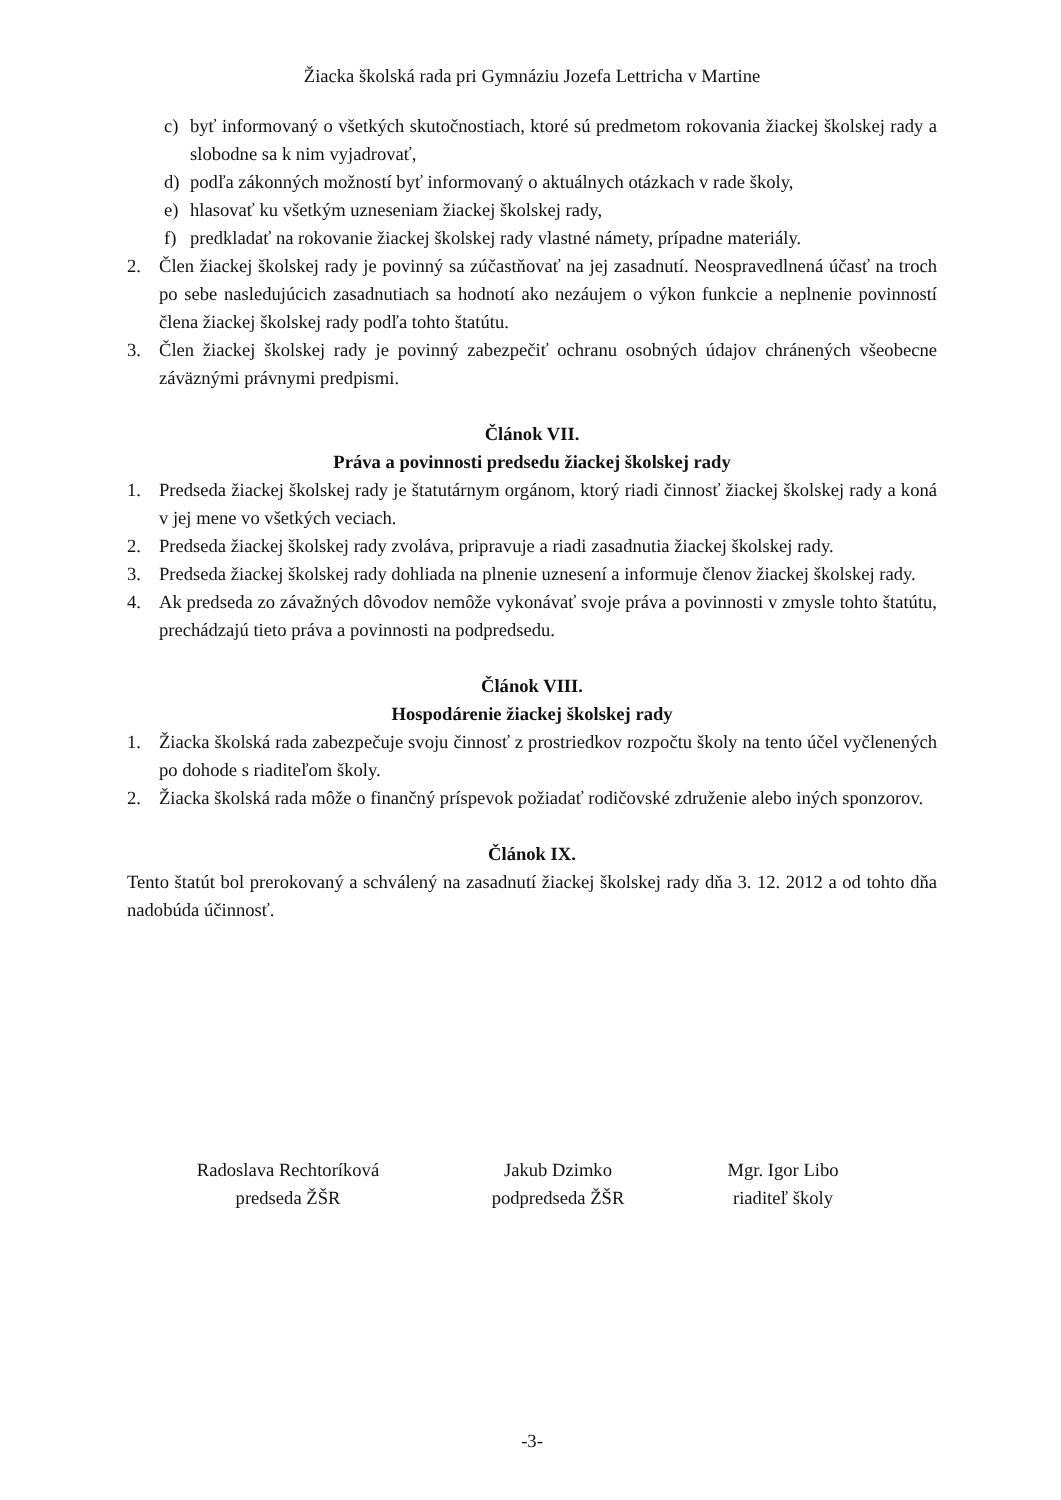Žiacka školská rada pri Gymnáziu Jozefa Lettricha v Martine
c) byť informovaný o všetkých skutočnostiach, ktoré sú predmetom rokovania žiackej školskej rady a slobodne sa k nim vyjadrovať,
d) podľa zákonných možností byť informovaný o aktuálnych otázkach v rade školy,
e) hlasovať ku všetkým uzneseniam žiackej školskej rady,
f) predkladať na rokovanie žiackej školskej rady vlastné námety, prípadne materiály.
2. Člen žiackej školskej rady je povinný sa zúčastňovať na jej zasadnutí. Neospravedlnená účasť na troch po sebe nasledujúcich zasadnutiach sa hodnotí ako nezáujem o výkon funkcie a neplnenie povinností člena žiackej školskej rady podľa tohto štatútu.
3. Člen žiackej školskej rady je povinný zabezpečiť ochranu osobných údajov chránených všeobecne záväznými právnymi predpismi.
Článok VII.
Práva a povinnosti predsedu žiackej školskej rady
1. Predseda žiackej školskej rady je štatutárnym orgánom, ktorý riadi činnosť žiackej školskej rady a koná v jej mene vo všetkých veciach.
2. Predseda žiackej školskej rady zvoláva, pripravuje a riadi zasadnutia žiackej školskej rady.
3. Predseda žiackej školskej rady dohliada na plnenie uznesení a informuje členov žiackej školskej rady.
4. Ak predseda zo závažných dôvodov nemôže vykonávať svoje práva a povinnosti v zmysle tohto štatútu, prechádzajú tieto práva a povinnosti na podpredsedu.
Článok VIII.
Hospodárenie žiackej školskej rady
1. Žiacka školská rada zabezpečuje svoju činnosť z prostriedkov rozpočtu školy na tento účel vyčlenených po dohode s riaditeľom školy.
2. Žiacka školská rada môže o finančný príspevok požiadať rodičovské združenie alebo iných sponzorov.
Článok IX.
Tento štatút bol prerokovaný a schválený na zasadnutí žiackej školskej rady dňa 3. 12. 2012 a od tohto dňa nadobúda účinnosť.
Radoslava Rechtoríková
predseda ŽŠR
Jakub Dzimko
podpredseda ŽŠR
Mgr. Igor Libo
riaditeľ školy
-3-